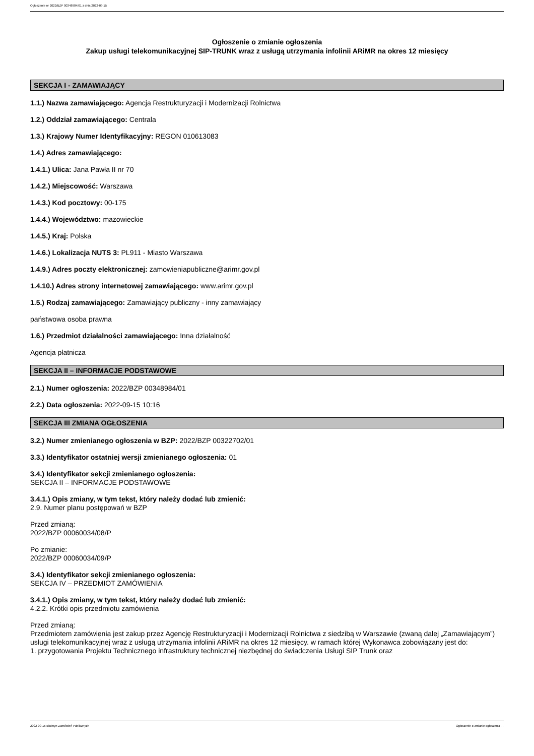Ogłoszenie nr 2022/BZP 00348984/01 z dnia 2022-09-15
Ogłoszenie o zmianie ogłoszenia
Zakup usługi telekomunikacyjnej SIP-TRUNK wraz z usługą utrzymania infolinii ARiMR na okres 12 miesięcy
SEKCJA I - ZAMAWIAJĄCY
1.1.) Nazwa zamawiającego: Agencja Restrukturyzacji i Modernizacji Rolnictwa
1.2.) Oddział zamawiającego: Centrala
1.3.) Krajowy Numer Identyfikacyjny: REGON 010613083
1.4.) Adres zamawiającego:
1.4.1.) Ulica: Jana Pawła II nr 70
1.4.2.) Miejscowość: Warszawa
1.4.3.) Kod pocztowy: 00-175
1.4.4.) Województwo: mazowieckie
1.4.5.) Kraj: Polska
1.4.6.) Lokalizacja NUTS 3: PL911 - Miasto Warszawa
1.4.9.) Adres poczty elektronicznej: zamowieniapubliczne@arimr.gov.pl
1.4.10.) Adres strony internetowej zamawiającego: www.arimr.gov.pl
1.5.) Rodzaj zamawiającego: Zamawiający publiczny - inny zamawiający
państwowa osoba prawna
1.6.) Przedmiot działalności zamawiającego: Inna działalność
Agencja płatnicza
SEKCJA II – INFORMACJE PODSTAWOWE
2.1.) Numer ogłoszenia: 2022/BZP 00348984/01
2.2.) Data ogłoszenia: 2022-09-15 10:16
SEKCJA III ZMIANA OGŁOSZENIA
3.2.) Numer zmienianego ogłoszenia w BZP: 2022/BZP 00322702/01
3.3.) Identyfikator ostatniej wersji zmienianego ogłoszenia: 01
3.4.) Identyfikator sekcji zmienianego ogłoszenia:
SEKCJA II – INFORMACJE PODSTAWOWE
3.4.1.) Opis zmiany, w tym tekst, który należy dodać lub zmienić:
2.9. Numer planu postępowań w BZP
Przed zmianą:
2022/BZP 00060034/08/P
Po zmianie:
2022/BZP 00060034/09/P
3.4.) Identyfikator sekcji zmienianego ogłoszenia:
SEKCJA IV – PRZEDMIOT ZAMÓWIENIA
3.4.1.) Opis zmiany, w tym tekst, który należy dodać lub zmienić:
4.2.2. Krótki opis przedmiotu zamówienia
Przed zmianą:
Przedmiotem zamówienia jest zakup przez Agencję Restrukturyzacji i Modernizacji Rolnictwa z siedzibą w Warszawie (zwaną dalej „Zamawiającym”) usługi telekomunikacyjnej wraz z usługą utrzymania infolinii ARiMR na okres 12 miesięcy. w ramach której Wykonawca zobowiązany jest do:
1. przygotowania Projektu Technicznego infrastruktury technicznej niezbędnej do świadczenia Usługi SIP Trunk oraz
2022-09-15 Biuletyn Zamówień Publicznych Ogłoszenie o zmianie ogłoszenia - -